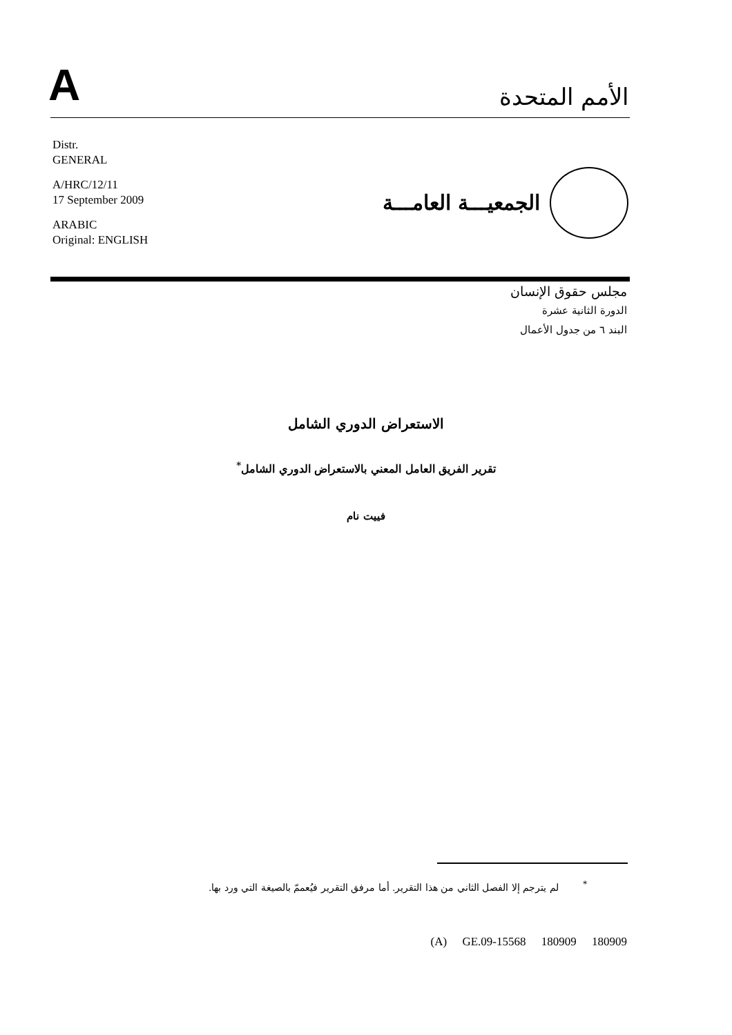A
الأمم المتحدة
Distr.
GENERAL
A/HRC/12/11
17 September 2009
ARABIC
Original: ENGLISH
الجمعيـــة العامـــة
مجلس حقوق الإنسان
الدورة الثانية عشرة
البند ٦ من جدول الأعمال
الاستعراض الدوري الشامل
تقرير الفريق العامل المعني بالاستعراض الدوري الشامل<sup>*</sup>
فييت نام
<sup>*</sup> لم يترجم إلا الفصل الثاني من هذا التقرير. أما مرفق التقرير فيُعممّ بالصيغة التي ورد بها.
(A) GE.09-15568 180909 180909